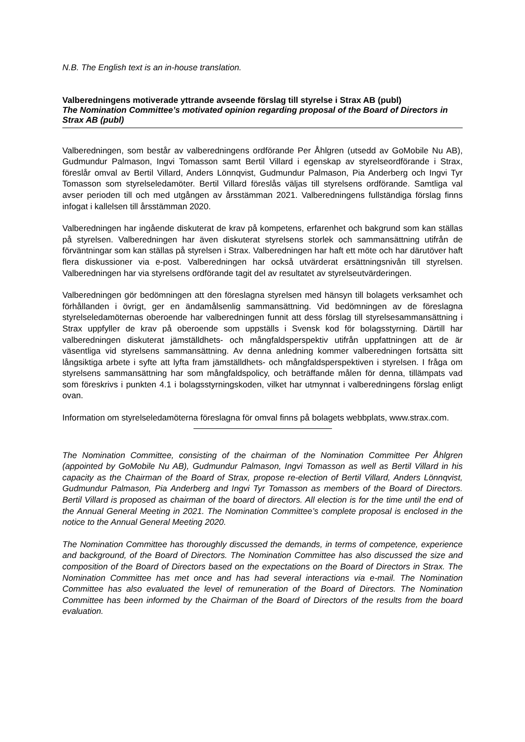N.B. The English text is an in-house translation.
Valberedningens motiverade yttrande avseende förslag till styrelse i Strax AB (publ)
The Nomination Committee’s motivated opinion regarding proposal of the Board of Directors in Strax AB (publ)
Valberedningen, som består av valberedningens ordförande Per Åhlgren (utsedd av GoMobile Nu AB), Gudmundur Palmason, Ingvi Tomasson samt Bertil Villard i egenskap av styrelseordförande i Strax, föreslår omval av Bertil Villard, Anders Lönnqvist, Gudmundur Palmason, Pia Anderberg och Ingvi Tyr Tomasson som styrelseledamöter. Bertil Villard föreslås väljas till styrelsens ordförande. Samtliga val avser perioden till och med utgången av årsstämman 2021. Valberedningens fullständiga förslag finns infogat i kallelsen till årsstämman 2020.
Valberedningen har ingående diskuterat de krav på kompetens, erfarenhet och bakgrund som kan ställas på styrelsen. Valberedningen har även diskuterat styrelsens storlek och sammansättning utifrån de förväntningar som kan ställas på styrelsen i Strax. Valberedningen har haft ett möte och har därutöver haft flera diskussioner via e-post. Valberedningen har också utvärderat ersättningsnivån till styrelsen. Valberedningen har via styrelsens ordförande tagit del av resultatet av styrelseutvärderingen.
Valberedningen gör bedömningen att den föreslagna styrelsen med hänsyn till bolagets verksamhet och förhållanden i övrigt, ger en ändamålsenlig sammansättning. Vid bedömningen av de föreslagna styrelseledamöternas oberoende har valberedningen funnit att dess förslag till styrelsesammansättning i Strax uppfyller de krav på oberoende som uppställs i Svensk kod för bolagsstyrning. Därtill har valberedningen diskuterat jämställdhets- och mångfaldsperspektiv utifrån uppfattningen att de är väsentliga vid styrelsens sammansättning. Av denna anledning kommer valberedningen fortsätta sitt långsiktiga arbete i syfte att lyfta fram jämställdhets- och mångfaldsperspektiven i styrelsen. I fråga om styrelsens sammansättning har som mångfaldspolicy, och beträffande målen för denna, tillämpats vad som föreskrivs i punkten 4.1 i bolagsstyrningskoden, vilket har utmynnat i valberedningens förslag enligt ovan.
Information om styrelseledamöterna föreslagna för omval finns på bolagets webbplats, www.strax.com.
The Nomination Committee, consisting of the chairman of the Nomination Committee Per Åhlgren (appointed by GoMobile Nu AB), Gudmundur Palmason, Ingvi Tomasson as well as Bertil Villard in his capacity as the Chairman of the Board of Strax, propose re-election of Bertil Villard, Anders Lönnqvist, Gudmundur Palmason, Pia Anderberg and Ingvi Tyr Tomasson as members of the Board of Directors. Bertil Villard is proposed as chairman of the board of directors. All election is for the time until the end of the Annual General Meeting in 2021. The Nomination Committee’s complete proposal is enclosed in the notice to the Annual General Meeting 2020.
The Nomination Committee has thoroughly discussed the demands, in terms of competence, experience and background, of the Board of Directors. The Nomination Committee has also discussed the size and composition of the Board of Directors based on the expectations on the Board of Directors in Strax. The Nomination Committee has met once and has had several interactions via e-mail. The Nomination Committee has also evaluated the level of remuneration of the Board of Directors. The Nomination Committee has been informed by the Chairman of the Board of Directors of the results from the board evaluation.